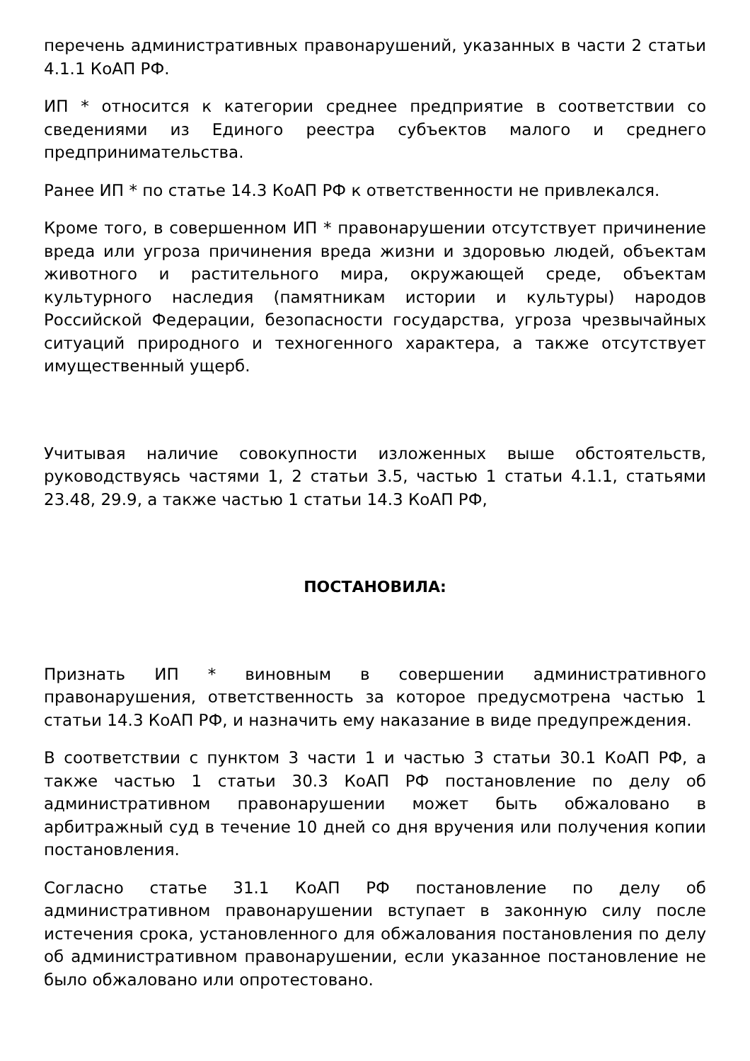перечень административных правонарушений, указанных в части 2 статьи 4.1.1 КоАП РФ.
ИП * относится к категории среднее предприятие в соответствии со сведениями из Единого реестра субъектов малого и среднего предпринимательства.
Ранее ИП * по статье 14.3 КоАП РФ к ответственности не привлекался.
Кроме того, в совершенном ИП * правонарушении отсутствует причинение вреда или угроза причинения вреда жизни и здоровью людей, объектам животного и растительного мира, окружающей среде, объектам культурного наследия (памятникам истории и культуры) народов Российской Федерации, безопасности государства, угроза чрезвычайных ситуаций природного и техногенного характера, а также отсутствует имущественный ущерб.
Учитывая наличие совокупности изложенных выше обстоятельств, руководствуясь частями 1, 2 статьи 3.5, частью 1 статьи 4.1.1, статьями 23.48, 29.9, а также частью 1 статьи 14.3 КоАП РФ,
ПОСТАНОВИЛА:
Признать ИП * виновным в совершении административного правонарушения, ответственность за которое предусмотрена частью 1 статьи 14.3 КоАП РФ, и назначить ему наказание в виде предупреждения.
В соответствии с пунктом 3 части 1 и частью 3 статьи 30.1 КоАП РФ, а также частью 1 статьи 30.3 КоАП РФ постановление по делу об административном правонарушении может быть обжаловано в арбитражный суд в течение 10 дней со дня вручения или получения копии постановления.
Согласно статье 31.1 КоАП РФ постановление по делу об административном правонарушении вступает в законную силу после истечения срока, установленного для обжалования постановления по делу об административном правонарушении, если указанное постановление не было обжаловано или опротестовано.